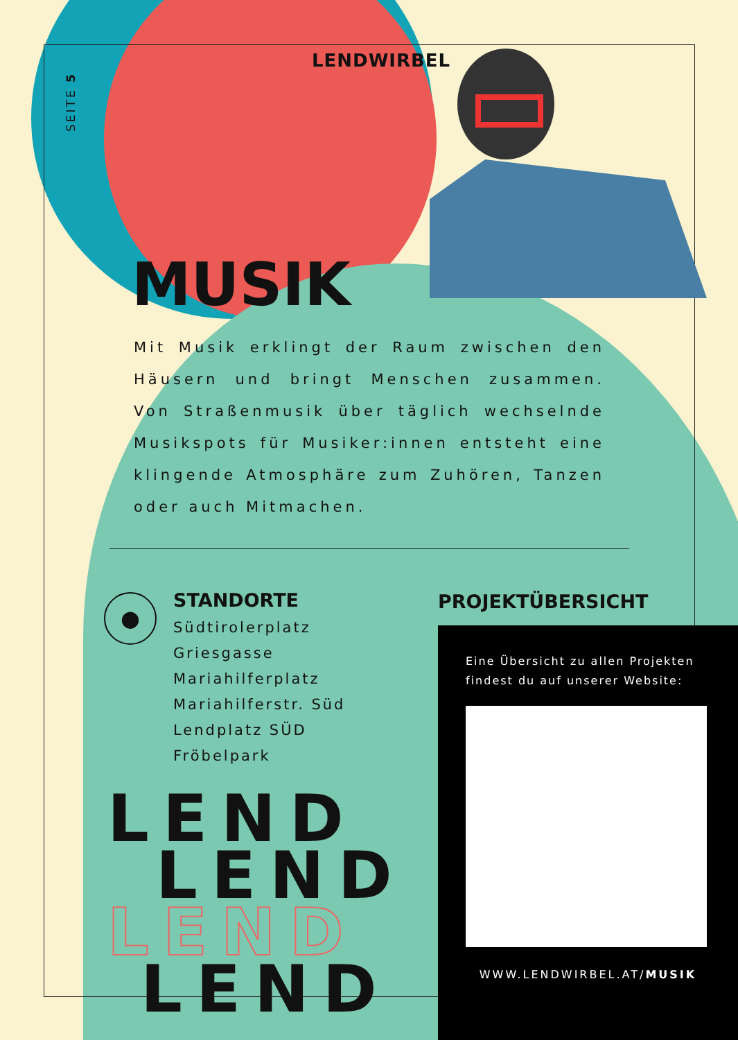SEITE 5
LENDWIRBEL
MUSIK
Mit Musik erklingt der Raum zwischen den Häusern und bringt Menschen zusammen. Von Straßenmusik über täglich wechselnde Musikspots für Musiker:innen entsteht eine klingende Atmosphäre zum Zuhören, Tanzen oder auch Mitmachen.
●
STANDORTE
Südtirolerplatz
Griesgasse
Mariahilferplatz
Mariahilferstr. Süd
Lendplatz SÜD
Fröbelpark
PROJEKTÜBERSICHT
Eine Übersicht zu allen Projekten findest du auf unserer Website:
WWW.LENDWIRBEL.AT/MUSIK
LEND
LEND
LEND
LEND